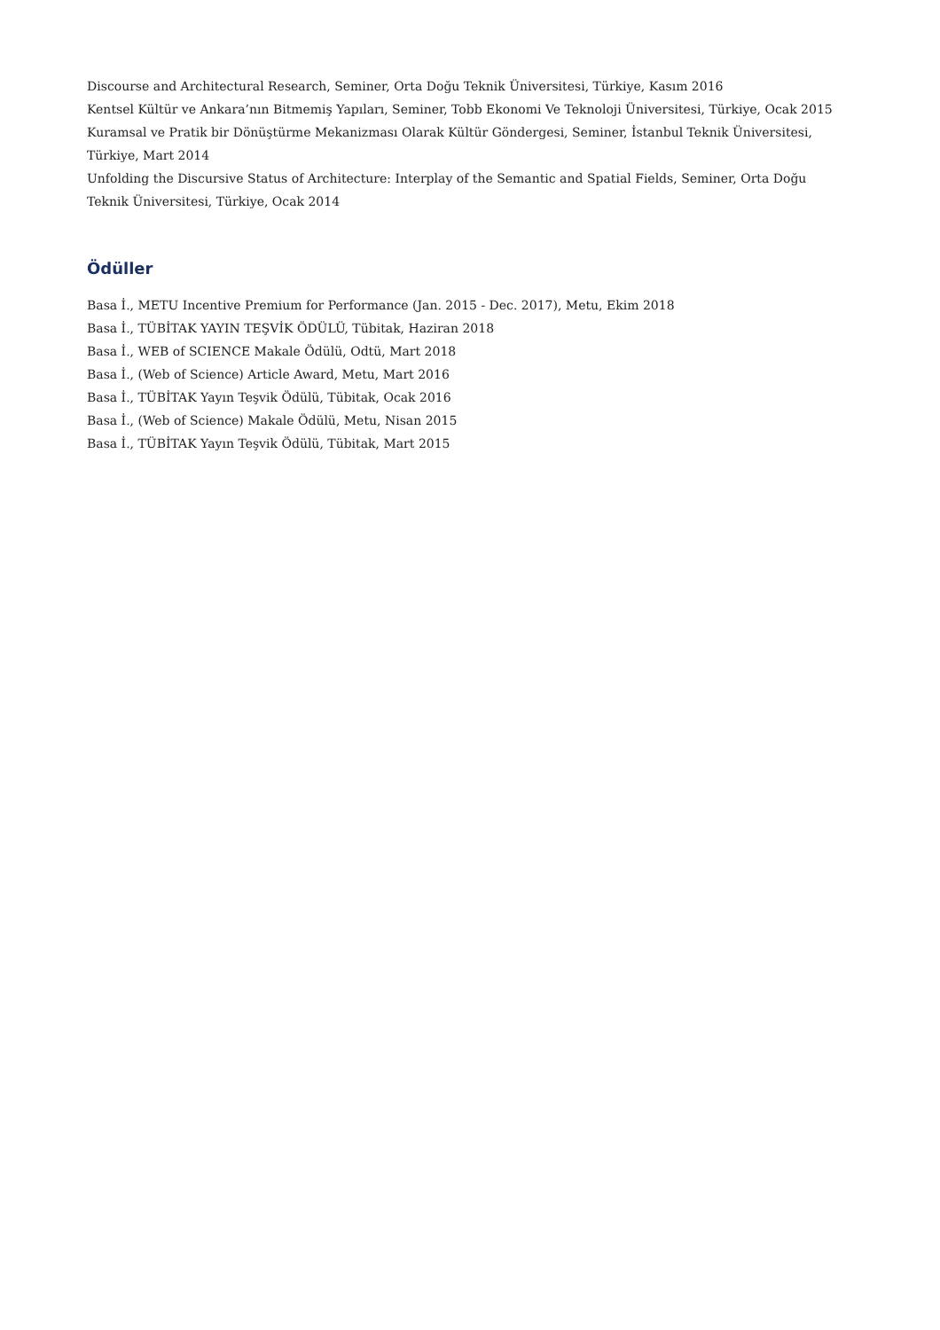Discourse and Architectural Research, Seminer, Orta Doğu Teknik Üniversitesi, Türkiye, Kasım 2016
Kentsel Kültür ve Ankara’nın Bitmemiş Yapıları, Seminer, Tobb Ekonomi Ve Teknoloji Üniversitesi, Türkiye, Ocak 2015
Kuramsal ve Pratik bir Dönüştürme Mekanizması Olarak Kültür Göndergesi, Seminer, İstanbul Teknik Üniversitesi, Türkiye, Mart 2014
Unfolding the Discursive Status of Architecture: Interplay of the Semantic and Spatial Fields, Seminer, Orta Doğu Teknik Üniversitesi, Türkiye, Ocak 2014
Ödüller
Basa İ., METU Incentive Premium for Performance (Jan. 2015 - Dec. 2017), Metu, Ekim 2018
Basa İ., TÜBİTAK YAYIN TEŞVİK ÖDÜLÜ, Tübitak, Haziran 2018
Basa İ., WEB of SCIENCE Makale Ödülü, Odtü, Mart 2018
Basa İ., (Web of Science) Article Award, Metu, Mart 2016
Basa İ., TÜBİTAK Yayın Teşvik Ödülü, Tübitak, Ocak 2016
Basa İ., (Web of Science) Makale Ödülü, Metu, Nisan 2015
Basa İ., TÜBİTAK Yayın Teşvik Ödülü, Tübitak, Mart 2015